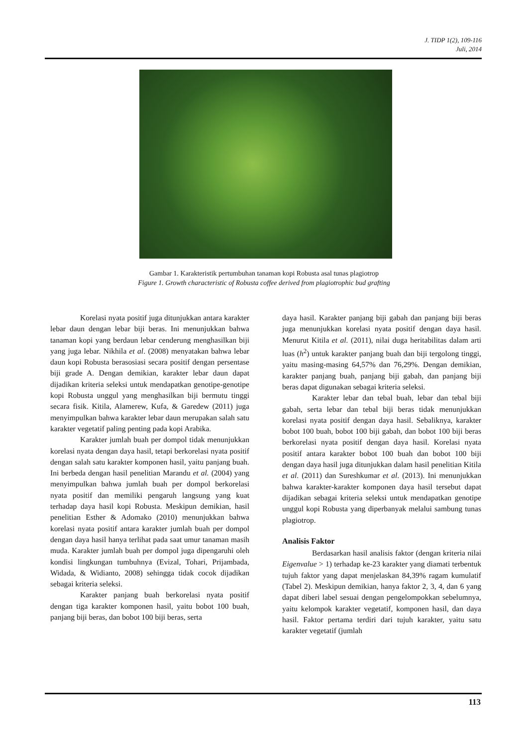J. TIDP 1(2), 109-116
Juli, 2014
Gambar 1. Karakteristik pertumbuhan tanaman kopi Robusta asal tunas plagiotrop
Figure 1. Growth characteristic of Robusta coffee derived from plagiotrophic bud grafting
Korelasi nyata positif juga ditunjukkan antara karakter lebar daun dengan lebar biji beras. Ini menunjukkan bahwa tanaman kopi yang berdaun lebar cenderung menghasilkan biji yang juga lebar. Nikhila et al. (2008) menyatakan bahwa lebar daun kopi Robusta berasosiasi secara positif dengan persentase biji grade A. Dengan demikian, karakter lebar daun dapat dijadikan kriteria seleksi untuk mendapatkan genotipe-genotipe kopi Robusta unggul yang menghasilkan biji bermutu tinggi secara fisik. Kitila, Alamerew, Kufa, & Garedew (2011) juga menyimpulkan bahwa karakter lebar daun merupakan salah satu karakter vegetatif paling penting pada kopi Arabika.
Karakter jumlah buah per dompol tidak menunjukkan korelasi nyata dengan daya hasil, tetapi berkorelasi nyata positif dengan salah satu karakter komponen hasil, yaitu panjang buah. Ini berbeda dengan hasil penelitian Marandu et al. (2004) yang menyimpulkan bahwa jumlah buah per dompol berkorelasi nyata positif dan memiliki pengaruh langsung yang kuat terhadap daya hasil kopi Robusta. Meskipun demikian, hasil penelitian Esther & Adomako (2010) menunjukkan bahwa korelasi nyata positif antara karakter jumlah buah per dompol dengan daya hasil hanya terlihat pada saat umur tanaman masih muda. Karakter jumlah buah per dompol juga dipengaruhi oleh kondisi lingkungan tumbuhnya (Evizal, Tohari, Prijambada, Widada, & Widianto, 2008) sehingga tidak cocok dijadikan sebagai kriteria seleksi.
Karakter panjang buah berkorelasi nyata positif dengan tiga karakter komponen hasil, yaitu bobot 100 buah, panjang biji beras, dan bobot 100 biji beras, serta
daya hasil. Karakter panjang biji gabah dan panjang biji beras juga menunjukkan korelasi nyata positif dengan daya hasil. Menurut Kitila et al. (2011), nilai duga heritabilitas dalam arti luas (h<sup>2</sup>) untuk karakter panjang buah dan biji tergolong tinggi, yaitu masing-masing 64,57% dan 76,29%. Dengan demikian, karakter panjang buah, panjang biji gabah, dan panjang biji beras dapat digunakan sebagai kriteria seleksi.
Karakter lebar dan tebal buah, lebar dan tebal biji gabah, serta lebar dan tebal biji beras tidak menunjukkan korelasi nyata positif dengan daya hasil. Sebaliknya, karakter bobot 100 buah, bobot 100 biji gabah, dan bobot 100 biji beras berkorelasi nyata positif dengan daya hasil. Korelasi nyata positif antara karakter bobot 100 buah dan bobot 100 biji dengan daya hasil juga ditunjukkan dalam hasil penelitian Kitila et al. (2011) dan Sureshkumar et al. (2013). Ini menunjukkan bahwa karakter-karakter komponen daya hasil tersebut dapat dijadikan sebagai kriteria seleksi untuk mendapatkan genotipe unggul kopi Robusta yang diperbanyak melalui sambung tunas plagiotrop.
Analisis Faktor
Berdasarkan hasil analisis faktor (dengan kriteria nilai Eigenvalue > 1) terhadap ke-23 karakter yang diamati terbentuk tujuh faktor yang dapat menjelaskan 84,39% ragam kumulatif (Tabel 2). Meskipun demikian, hanya faktor 2, 3, 4, dan 6 yang dapat diberi label sesuai dengan pengelompokkan sebelumnya, yaitu kelompok karakter vegetatif, komponen hasil, dan daya hasil. Faktor pertama terdiri dari tujuh karakter, yaitu satu karakter vegetatif (jumlah
113